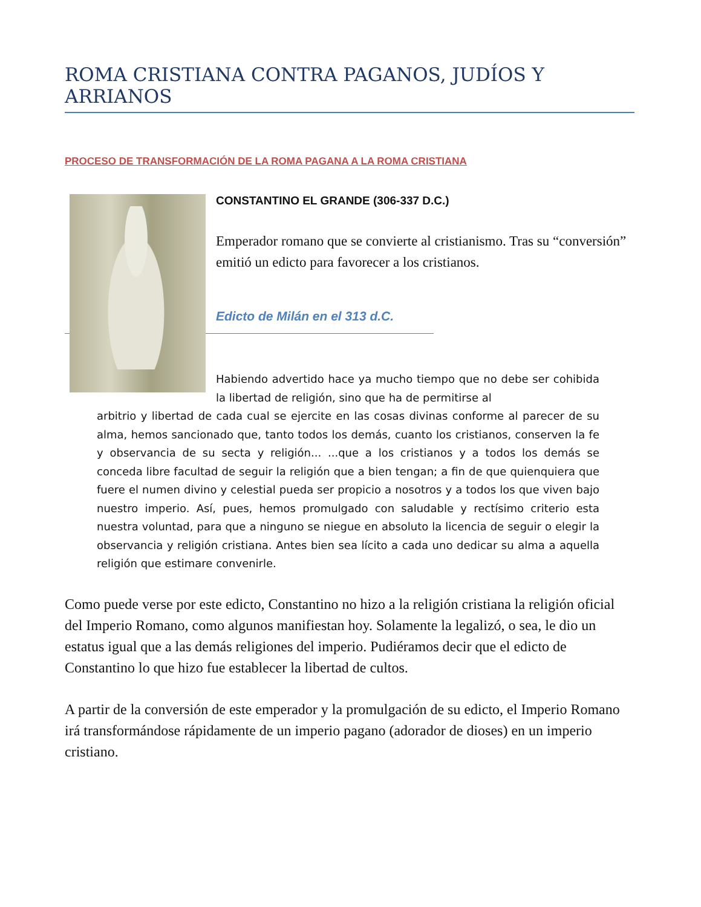ROMA CRISTIANA CONTRA PAGANOS, JUDÍOS Y ARRIANOS
PROCESO DE TRANSFORMACIÓN DE LA ROMA PAGANA A LA ROMA CRISTIANA
CONSTANTINO EL GRANDE (306-337 D.C.)
Emperador romano que se convierte al cristianismo. Tras su “conversión” emitió un edicto para favorecer a los cristianos.
Edicto de Milán en el 313 d.C.
Habiendo advertido hace ya mucho tiempo que no debe ser cohibida la libertad de religión, sino que ha de permitirse al
arbitrio y libertad de cada cual se ejercite en las cosas divinas conforme al parecer de su alma, hemos sancionado que, tanto todos los demás, cuanto los cristianos, conserven la fe y observancia de su secta y religión... ...que a los cristianos y a todos los demás se conceda libre facultad de seguir la religión que a bien tengan; a fin de que quienquiera que fuere el numen divino y celestial pueda ser propicio a nosotros y a todos los que viven bajo nuestro imperio. Así, pues, hemos promulgado con saludable y rectísimo criterio esta nuestra voluntad, para que a ninguno se niegue en absoluto la licencia de seguir o elegir la observancia y religión cristiana. Antes bien sea lícito a cada uno dedicar su alma a aquella religión que estimare convenirle.
Como puede verse por este edicto, Constantino no hizo a la religión cristiana la religión oficial del Imperio Romano, como algunos manifiestan hoy. Solamente la legalizó, o sea, le dio un estatus igual que a las demás religiones del imperio. Pudiéramos decir que el edicto de Constantino lo que hizo fue establecer la libertad de cultos.
A partir de la conversión de este emperador y la promulgación de su edicto, el Imperio Romano irá transformándose rápidamente de un imperio pagano (adorador de dioses) en un imperio cristiano.